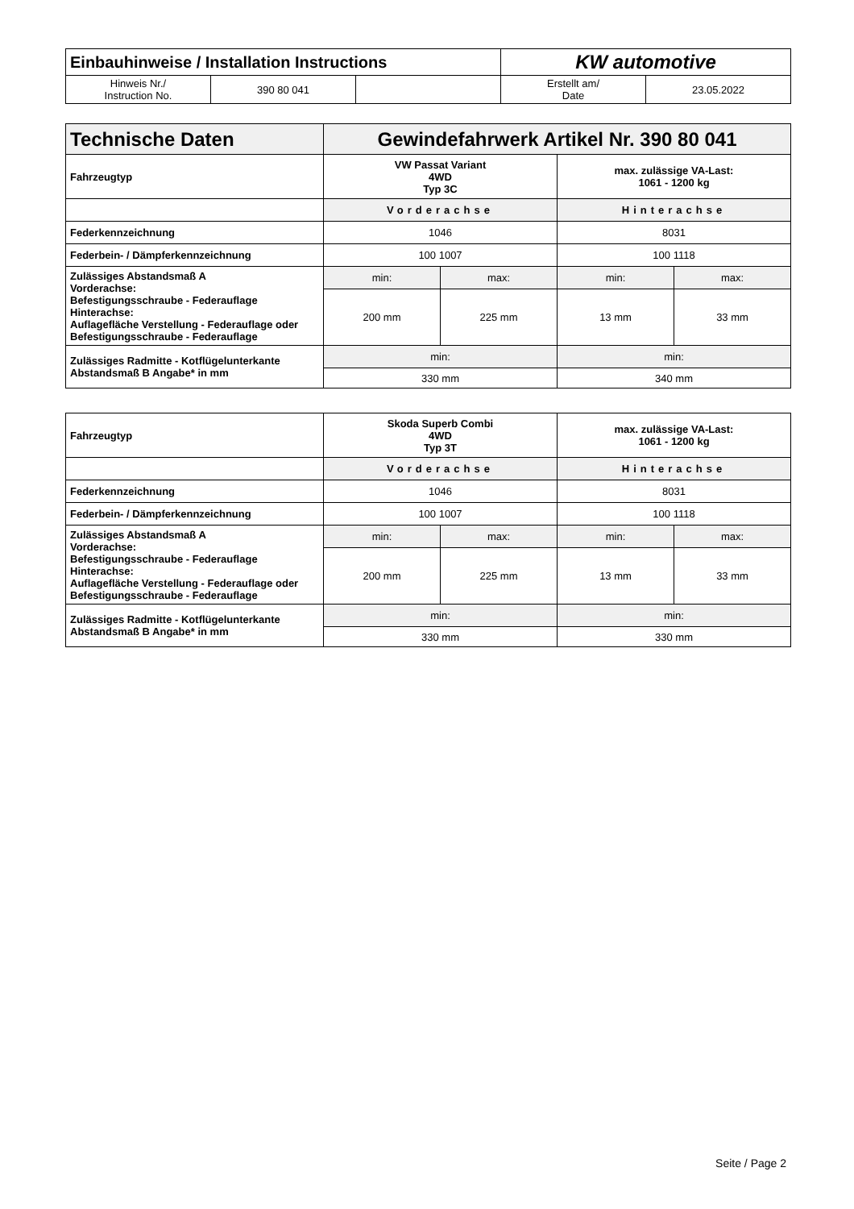| Einbauhinweise / Installation Instructions | | | KW automotive | |
| Hinweis Nr./ Instruction No. | 390 80 041 | | Erstellt am/ Date | 23.05.2022 |
| Technische Daten | Gewindefahrwerk Artikel Nr. 390 80 041 | | | |
| Fahrzeugtyp | VW Passat Variant 4WD Typ 3C | | max. zulässige VA-Last: 1061 - 1200 kg | |
| | Vorderachse | | Hinterachse | |
| Federkennzeichnung | 1046 | | 8031 | |
| Federbein- / Dämpferkennzeichnung | 100 1007 | | 100 1118 | |
| Zulässiges Abstandsmaß A Vorderachse: Befestigungsschraube - Federauflage Hinterachse: Auflagefläche Verstellung - Federauflage oder Befestigungsschraube - Federauflage | min: | max: | min: | max: |
| | 200 mm | 225 mm | 13 mm | 33 mm |
| Zulässiges Radmitte - Kotflügelunterkante Abstandsmaß B Angabe* in mm | min: | | min: | |
| | 330 mm | | 340 mm | |
| Fahrzeugtyp | Skoda Superb Combi 4WD Typ 3T | | max. zulässige VA-Last: 1061 - 1200 kg | |
| | Vorderachse | | Hinterachse | |
| Federkennzeichnung | 1046 | | 8031 | |
| Federbein- / Dämpferkennzeichnung | 100 1007 | | 100 1118 | |
| Zulässiges Abstandsmaß A Vorderachse: Befestigungsschraube - Federauflage Hinterachse: Auflagefläche Verstellung - Federauflage oder Befestigungsschraube - Federauflage | min: | max: | min: | max: |
| | 200 mm | 225 mm | 13 mm | 33 mm |
| Zulässiges Radmitte - Kotflügelunterkante Abstandsmaß B Angabe* in mm | min: | | min: | |
| | 330 mm | | 330 mm | |
Seite / Page 2